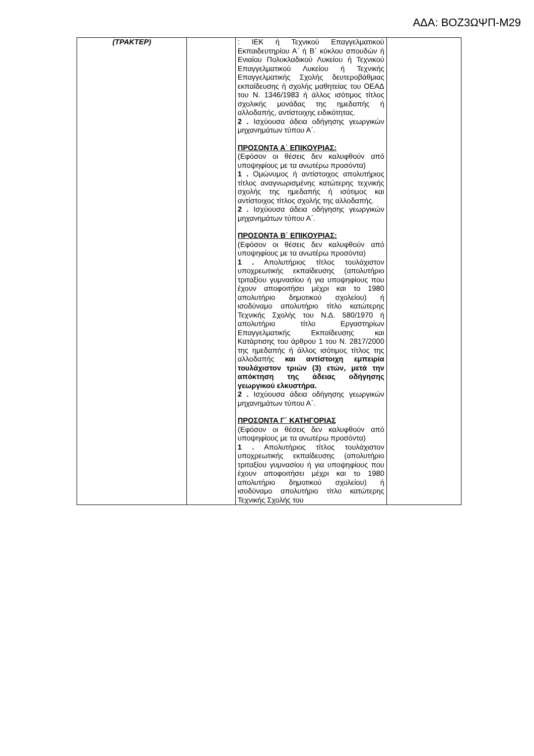ΑΔΑ: ΒΟΖ3ΩΨΠ-Μ29
| (ΤΡΑΚΤΕΡ) | | : ΙΕΚ ή Τεχνικού Επαγγελματικού Εκπαιδευτηρίου Α΄ ή Β΄ κύκλου σπουδών ή Ενιαίου Πολυκλαδικού Λυκείου ή Τεχνικού Επαγγελματικού Λυκείου ή Τεχνικής Επαγγελματικής Σχολής δευτεροβάθμιας εκπαίδευσης ή σχολής μαθητείας του ΟΕΑΔ του Ν. 1346/1983 ή άλλος ισότιμος τίτλος σχολικής μονάδας της ημεδαπής ή αλλοδαπής, αντίστοιχης ειδικότητας. 2 . Ισχύουσα άδεια οδήγησης γεωργικών μηχανημάτων τύπου Α΄. ΠΡΟΣΟΝΤΑ Α΄ ΕΠΙΚΟΥΡΙΑΣ: (Εφόσον οι θέσεις δεν καλυφθούν από υποψηφίους με τα ανωτέρω προσόντα) 1 . Ομώνυμος ή αντίστοιχος απολυτήριος τίτλος αναγνωρισμένης κατώτερης τεχνικής σχολής της ημεδαπής ή ισότιμος και αντίστοιχος τίτλος σχολής της αλλοδαπής. 2 . Ισχύουσα άδεια οδήγησης γεωργικών μηχανημάτων τύπου Α΄. ΠΡΟΣΟΝΤΑ Β΄ ΕΠΙΚΟΥΡΙΑΣ: (Εφόσον οι θέσεις δεν καλυφθούν από υποψηφίους με τα ανωτέρω προσόντα) 1 . Απολυτήριος τίτλος τουλάχιστον υποχρεωτικής εκπαίδευσης (απολυτήριο τριταξίου γυμνασίου ή για υποψηφίους που έχουν αποφοιτήσει μέχρι και το 1980 απολυτήριο δημοτικού σχολείου) ή ισοδύναμο απολυτήριο τίτλο κατώτερης Τεχνικής Σχολής του Ν.Δ. 580/1970 ή απολυτήριο τίτλο Εργαστηρίων Επαγγελματικής Εκπαίδευσης και Κατάρτισης του άρθρου 1 του Ν. 2817/2000 της ημεδαπής ή άλλος ισότιμος τίτλος της αλλοδαπής και αντίστοιχη εμπειρία τουλάχιστον τριών (3) ετών, μετά την απόκτηση της άδειας οδήγησης γεωργικού ελκυστήρα. 2 . Ισχύουσα άδεια οδήγησης γεωργικών μηχανημάτων τύπου Α΄. ΠΡΟΣΟΝΤΑ Γ΄ ΚΑΤΗΓΟΡΙΑΣ (Εφόσον οι θέσεις δεν καλυφθούν από υποψηφίους με τα ανωτέρω προσόντα) 1 . Απολυτήριος τίτλος τουλάχιστον υποχρεωτικής εκπαίδευσης (απολυτήριο τριταξίου γυμνασίου ή για υποψηφίους που έχουν αποφοιτήσει μέχρι και το 1980 απολυτήριο δημοτικού σχολείου) ή ισοδύναμο απολυτήριο τίτλο κατώτερης Τεχνικής Σχολής του | |